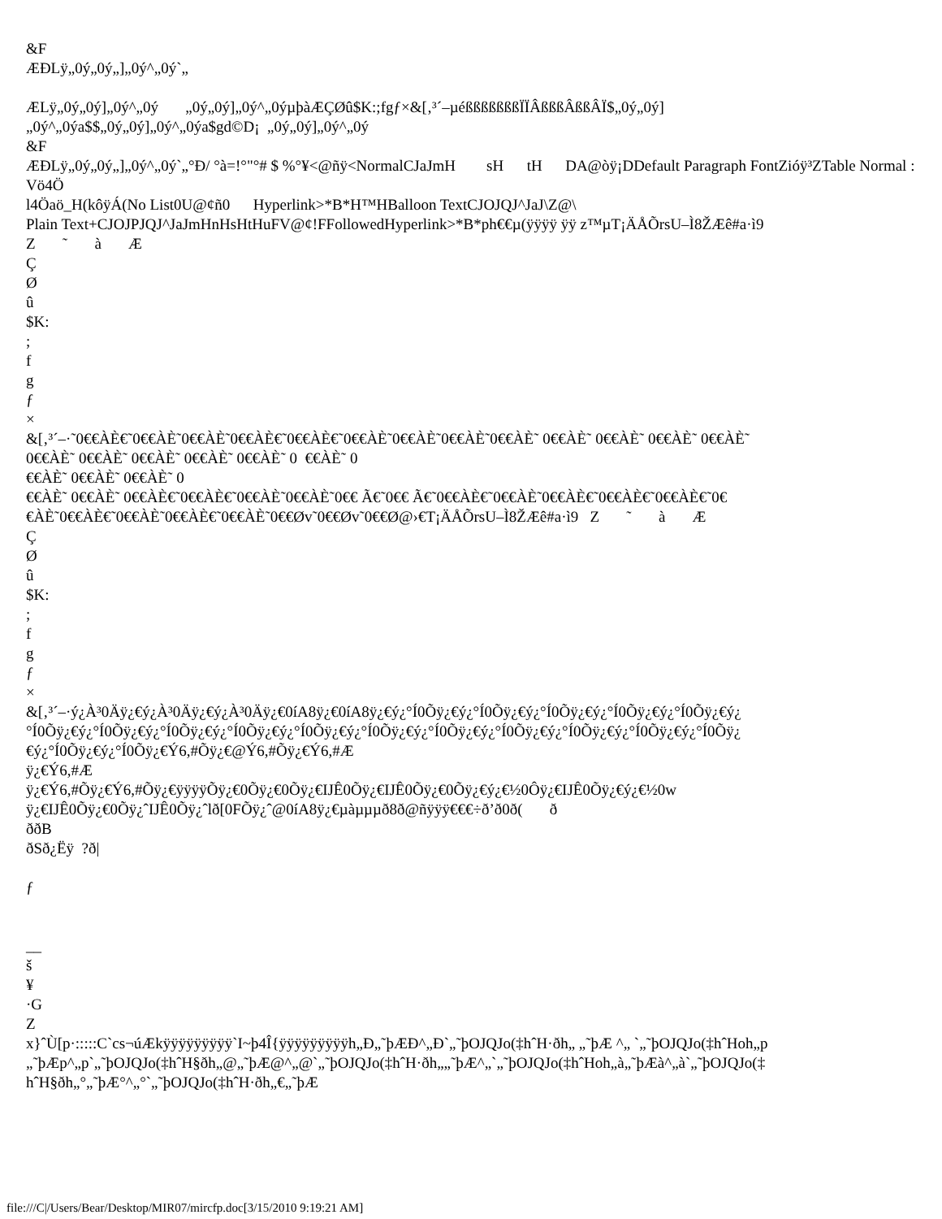&F ÆÐLÿ„0ý„0ý„]„0ý^„0ý`„ ÆLÿ„0ý„0ý]„0ý^„0ý „0ý„0ý]„0ý^„0ýµþàÆÇØû$K:;fgƒ×&[‚³´–µéßßßßßßßÏÏÂßßßÂßßÂÏ$„0ý„0ý] „0ý^„0ýa$$„0ý„0ý]„0ý^„0ýa$gd©D¡ „0ý„0ý]„0ý^„0ý &F ÆÐLÿ„0ý„0ý„]„0ý^„0ý`„°Ð/ °à=!°"°# $ %°¥<@ñÿ<NormalCJaJmH sH tH DA@òÿ¡DDefault Paragraph FontZióÿ³ZTable Normal :Vö4Ö l4Öaö_H(kôÿÁ(No List0U@¢ñ0 Hyperlink>*B*H™HBalloon TextCJOJQJ^JaJ\Z@\ Plain Text+CJOJPJQJ^JaJmHnHsHtHuFV@¢!FFollowedHyperlink>*B*ph€€µ(ÿÿÿÿ ÿÿ z™µT¡ÄÅÕrsU–Ì8ŽÆê#a·ì9 Z ˜ à Æ Ç Ø û $K: ; f g ƒ × &[‚³´–·˜0€€ÀÈ€˜0€€ÀÈ˜0€€ÀÈ˜0€€ÀÈ€˜0€€ÀÈ€˜0€€ÀÈ˜0€€ÀÈ˜0€€ÀÈ˜0€€ÀÈ˜ 0€€ÀÈ˜ 0€€ÀÈ˜ 0€€ÀÈ˜ 0€€ÀÈ˜ 0€€ÀÈ˜ 0€€ÀÈ˜ 0€€ÀÈ˜ 0€€ÀÈ˜ 0€€ÀÈ˜ 0 €€ÀÈ˜ 0 €€ÀÈ˜ 0€€ÀÈ˜ 0€€ÀÈ˜ 0 €€ÀÈ˜ 0€€ÀÈ˜ 0€€ÀÈ€˜0€€ÀÈ€˜0€€ÀÈ˜0€€ÀÈ˜0€€ Ã€˜0€€ Ã€˜0€€ÀÈ€˜0€€ÀÈ˜0€€ÀÈ€˜0€€ÀÈ€˜0€€ÀÈ€˜0€ €ÀÈ˜0€€ÀÈ€˜0€€ÀÈ˜0€€ÀÈ€˜0€€ÀÈ˜0€€Øv˜0€€Øv˜0€€Ø@›€T¡ÄÅÕrsU–Ì8ŽÆê#a·ì9 Z ˜ à Æ Ç Ø û $K: ; f g ƒ × &[‚³´–·ý¿À³0Äÿ¿€ý¿À³0Äÿ¿€ý¿À³0Äÿ¿€0íA8ÿ¿€0íA8ÿ¿€ý¿°Í0Õÿ¿€ý¿°Í0Õÿ¿€ý¿°Í0Õÿ¿€ý¿°Í0Õÿ¿€ý¿°Í0Õÿ¿€ý¿ °Í0Õÿ¿€ý¿°Í0Õÿ¿€ý¿°Í0Õÿ¿€ý¿°Í0Õÿ¿€ý¿°Í0Õÿ¿€ý¿°Í0Õÿ¿€ý¿°Í0Õÿ¿€ý¿°Í0Õÿ¿€ý¿°Í0Õÿ¿€ý¿°Í0Õÿ¿€ý¿°Í0Õÿ¿ €ý¿°Í0Õÿ¿€ý¿°Í0Õÿ¿€Ý6,#Õÿ¿€@Ý6,#Õÿ¿€Ý6,#Æ ÿ¿€Ý6,#Æ ÿ¿€Ý6,#Õÿ¿€Ý6,#Õÿ¿€ÿÿÿÿÕÿ¿€0Õÿ¿€0Õÿ¿€IJÊ0Õÿ¿€IJÊ0Õÿ¿€0Õÿ¿€ý¿€½0Ôÿ¿€IJÊ0Õÿ¿€ý¿€½0w ÿ¿€IJÊ0Õÿ¿€0Õÿ¿ˆIJÊ0Õÿ¿ˆlð[0FÕÿ¿ˆ@0íA8ÿ¿€µàµµµð8ð@ñÿÿÿ€€€÷ð’ð0ð( ð ððB ðSð¿Ëÿ ?ð| ƒ __ š ¥ ·G Z x}ˆÙ[p·:::::C`cs¬úÆkÿÿÿÿÿÿÿÿÿ`I~þ4Î{ÿÿÿÿÿÿÿÿÿh„Ð„˜þÆÐ^„Ð`„˜þOJQJo(‡hˆH·ðh„ „˜þÆ ^„ `„˜þOJQJo(‡hˆHoh„p „˜þÆp^„p`„˜þOJQJo(‡hˆH§ðh„@„˜þÆ@^„@`„˜þOJQJo(‡hˆH·ðh„„˜þÆ^„`„˜þOJQJo(‡hˆHoh„à„˜þÆà^„à`„˜þOJQJo(‡ hˆH§ðh„°„˜þÆ°^„°`„˜þOJQJo(‡hˆH·ðh„€„˜þÆ
file:///C|/Users/Bear/Desktop/MIR07/mircfp.doc[3/15/2010 9:19:21 AM]